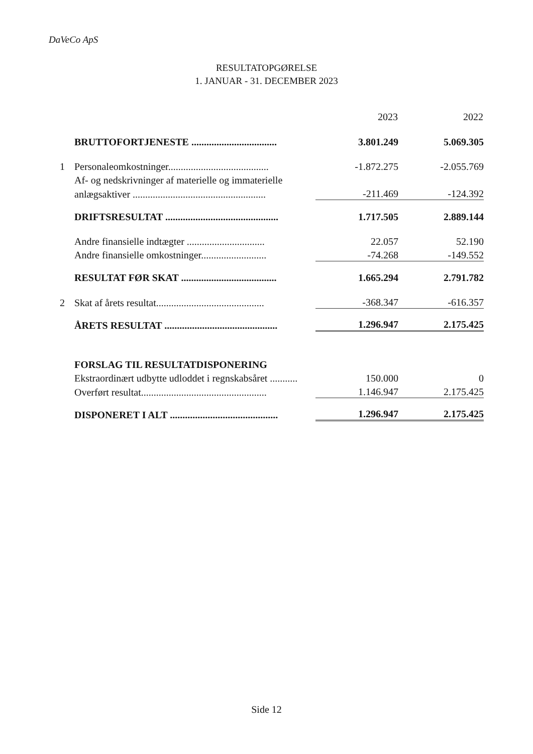DaVeCo ApS
RESULTATOPGØRELSE
1. JANUAR - 31. DECEMBER 2023
| | | 2023 | 2022 |
| --- | --- | --- | --- |
| | BRUTTOFORTJENESTE .................................. | 3.801.249 | 5.069.305 |
| 1 | Personaleomkostninger........................................ | -1.872.275 | -2.055.769 |
| | Af- og nedskrivninger af materielle og immaterielle | | |
| | anlægsaktiver ..................................................... | -211.469 | -124.392 |
| | DRIFTSRESULTAT ............................................. | 1.717.505 | 2.889.144 |
| | Andre finansielle indtægter ............................... | 22.057 | 52.190 |
| | Andre finansielle omkostninger.......................... | -74.268 | -149.552 |
| | RESULTAT FØR SKAT ...................................... | 1.665.294 | 2.791.782 |
| 2 | Skat af årets resultat........................................... | -368.347 | -616.357 |
| | ÅRETS RESULTAT ............................................. | 1.296.947 | 2.175.425 |
| | FORSLAG TIL RESULTATDISPONERING | | |
| | Ekstraordinært udbytte udloddet i regnskabsåret ........... | 150.000 | 0 |
| | Overført resultat.................................................. | 1.146.947 | 2.175.425 |
| | DISPONERET I ALT ........................................... | 1.296.947 | 2.175.425 |
Side 12